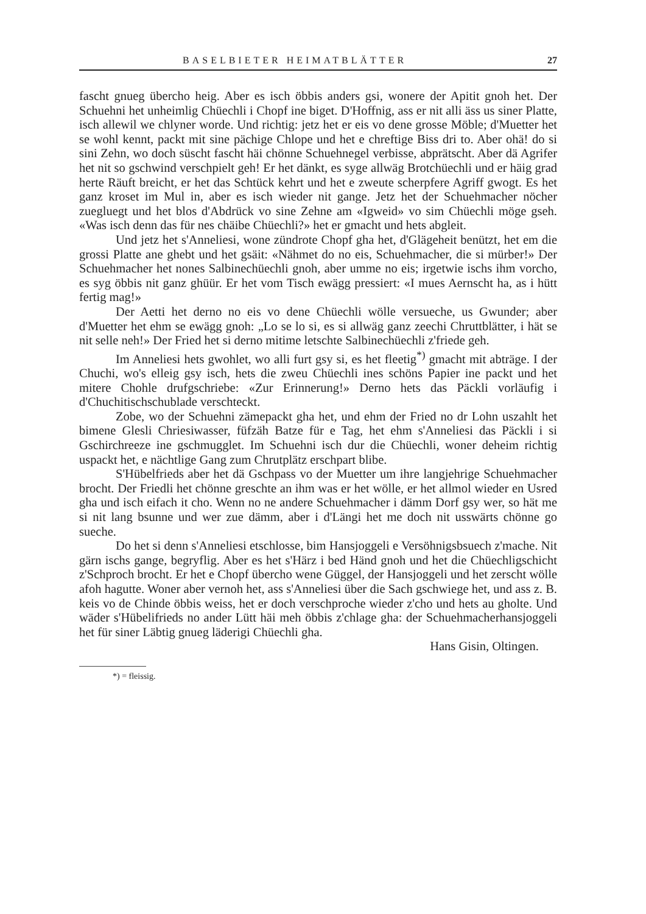BASELBIETER HEIMATBLÄTTER 27
fascht gnueg übercho heig. Aber es isch öbbis anders gsi, wonere der Apitit gnoh het. Der Schuehni het unheimlig Chüechli i Chopf ine biget. D'Hoffnig, ass er nit alli äss us siner Platte, isch allewil we chlyner worde. Und richtig: jetz het er eis vo dene grosse Möble; d'Muetter het se wohl kennt, packt mit sine pächige Chlope und het e chreftige Biss dri to. Aber ohä! do si sini Zehn, wo doch süscht fascht häi chönne Schuehnegel verbisse, abprätscht. Aber dä Agrifer het nit so gschwind verschpielt geh! Er het dänkt, es syge allwäg Brotchüechli und er häig grad herte Räuft breicht, er het das Schtück kehrt und het e zweute scherpfere Agriff gwogt. Es het ganz kroset im Mul in, aber es isch wieder nit gange. Jetz het der Schuehmacher nöcher zuegluegt und het blos d'Abdrück vo sine Zehne am «Igweid» vo sim Chüechli möge gseh. «Was isch denn das für nes chäibe Chüechli?» het er gmacht und hets abgleit.
Und jetz het s'Anneliesi, wone zündrote Chopf gha het, d'Glägeheit benützt, het em die grossi Platte ane ghebt und het gsäit: «Nähmet do no eis, Schuehmacher, die si mürber!» Der Schuehmacher het nones Salbinechüechli gnoh, aber umme no eis; irgetwie ischs ihm vorcho, es syg öbbis nit ganz ghüür. Er het vom Tisch ewägg pressiert: «I mues Aernscht ha, as i hütt fertig mag!»
Der Aetti het derno no eis vo dene Chüechli wölle versueche, us Gwunder; aber d'Muetter het ehm se ewägg gnoh: „Lo se lo si, es si allwäg ganz zeechi Chruttblätter, i hät se nit selle neh!» Der Fried het si derno mitime letschte Salbinechüechli z'friede geh.
Im Anneliesi hets gwohlet, wo alli furt gsy si, es het fleetig<sup>*)</sup> gmacht mit abträge. I der Chuchi, wo's elleig gsy isch, hets die zweu Chüechli ines schöns Papier ine packt und het mitere Chohle drufgschriebe: «Zur Erinnerung!» Derno hets das Päckli vorläufig i d'Chuchitischschublade verschteckt.
Zobe, wo der Schuehni zämepackt gha het, und ehm der Fried no dr Lohn uszahlt het bimene Glesli Chriesiwasser, füfzäh Batze für e Tag, het ehm s'Anneliesi das Päckli i si Gschirchreeze ine gschmugglet. Im Schuehni isch dur die Chüechli, woner deheim richtig uspackt het, e nächtlige Gang zum Chrutplätz erschpart blibe.
S'Hübelfrieds aber het dä Gschpass vo der Muetter um ihre langjehrige Schuehmacher brocht. Der Friedli het chönne greschte an ihm was er het wölle, er het allmol wieder en Usred gha und isch eifach it cho. Wenn no ne andere Schuehmacher i dämm Dorf gsy wer, so hät me si nit lang bsunne und wer zue dämm, aber i d'Längi het me doch nit usswärts chönne go sueche.
Do het si denn s'Anneliesi etschlosse, bim Hansjoggeli e Versöhnigsbsuech z'mache. Nit gärn ischs gange, begryflig. Aber es het s'Härz i bed Händ gnoh und het die Chüechligschicht z'Schproch brocht. Er het e Chopf übercho wene Güggel, der Hansjoggeli und het zerscht wölle afoh hagutte. Woner aber vernoh het, ass s'Anneliesi über die Sach gschwiege het, und ass z. B. keis vo de Chinde öbbis weiss, het er doch verschproche wieder z'cho und hets au gholte. Und wäder s'Hübelifrieds no ander Lütt häi meh öbbis z'chlage gha: der Schuehmacherhansjoggeli het für siner Läbtig gnueg läderigi Chüechli gha.
Hans Gisin, Oltingen.
*) = fleissig.